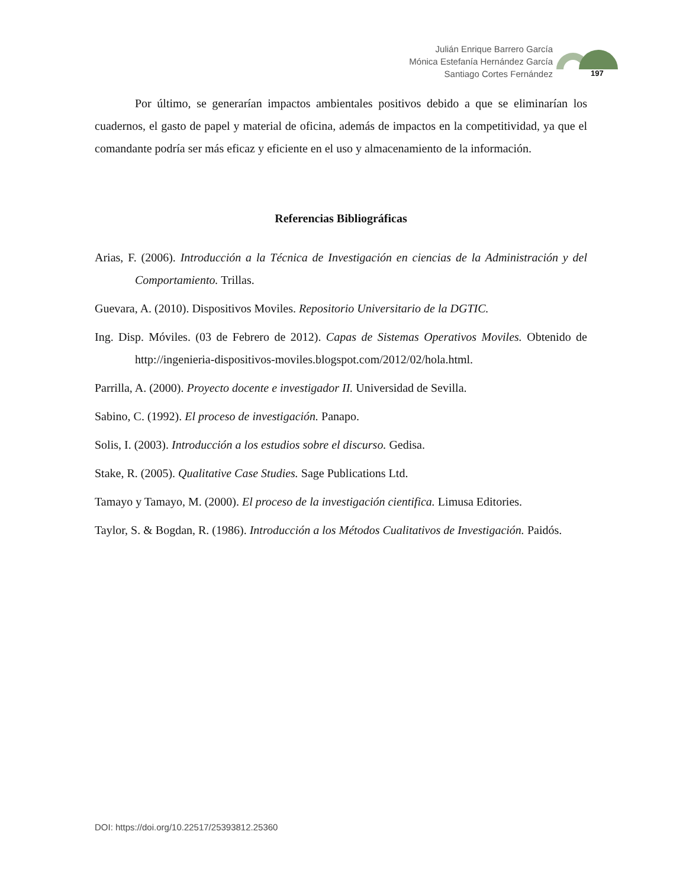Julián Enrique Barrero García
Mónica Estefanía Hernández García
Santiago Cortes Fernández
197
Por último, se generarían impactos ambientales positivos debido a que se eliminarían los cuadernos, el gasto de papel y material de oficina, además de impactos en la competitividad, ya que el comandante podría ser más eficaz y eficiente en el uso y almacenamiento de la información.
Referencias Bibliográficas
Arias, F. (2006). Introducción a la Técnica de Investigación en ciencias de la Administración y del Comportamiento. Trillas.
Guevara, A. (2010). Dispositivos Moviles. Repositorio Universitario de la DGTIC.
Ing. Disp. Móviles. (03 de Febrero de 2012). Capas de Sistemas Operativos Moviles. Obtenido de http://ingenieria-dispositivos-moviles.blogspot.com/2012/02/hola.html.
Parrilla, A. (2000). Proyecto docente e investigador II. Universidad de Sevilla.
Sabino, C. (1992). El proceso de investigación. Panapo.
Solis, I. (2003). Introducción a los estudios sobre el discurso. Gedisa.
Stake, R. (2005). Qualitative Case Studies. Sage Publications Ltd.
Tamayo y Tamayo, M. (2000). El proceso de la investigación cientifica. Limusa Editories.
Taylor, S. & Bogdan, R. (1986). Introducción a los Métodos Cualitativos de Investigación. Paidós.
DOI: https://doi.org/10.22517/25393812.25360